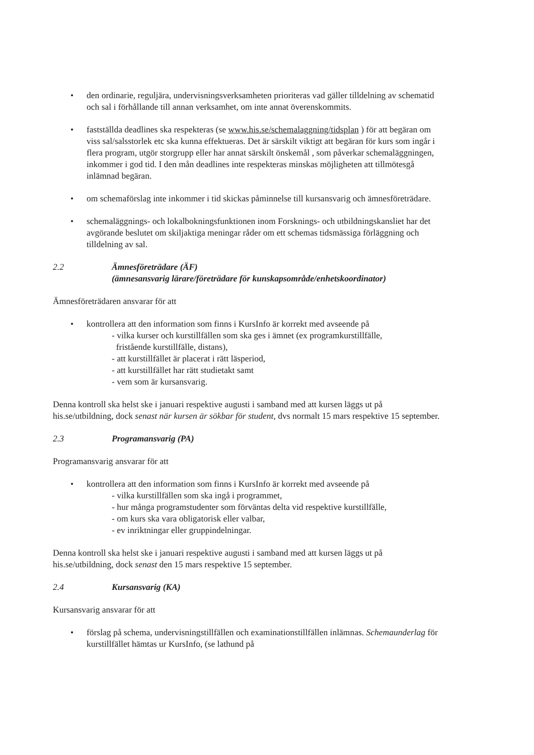• den ordinarie, reguljära, undervisningsverksamheten prioriteras vad gäller tilldelning av schematid och sal i förhållande till annan verksamhet, om inte annat överenskommits.
• fastställda deadlines ska respekteras (se www.his.se/schemalaggning/tidsplan ) för att begäran om viss sal/salsstorlek etc ska kunna effektueras. Det är särskilt viktigt att begäran för kurs som ingår i flera program, utgör storgrupp eller har annat särskilt önskemål , som påverkar schemaläggningen, inkommer i god tid. I den mån deadlines inte respekteras minskas möjligheten att tillmötesgå inlämnad begäran.
• om schemaförslag inte inkommer i tid skickas påminnelse till kursansvarig och ämnesföreträdare.
• schemaläggnings- och lokalbokningsfunktionen inom Forsknings- och utbildningskansliet har det avgörande beslutet om skiljaktiga meningar råder om ett schemas tidsmässiga förläggning och tilldelning av sal.
2.2 Ämnesföreträdare (ÄF)
(ämnesansvarig lärare/företrädare för kunskapsområde/enhetskoordinator)
Ämnesföreträdaren ansvarar för att
• kontrollera att den information som finns i KursInfo är korrekt med avseende på
- vilka kurser och kurstillfällen som ska ges i ämnet (ex programkurstillfälle,
fristående kurstillfälle, distans),
- att kurstillfället är placerat i rätt läsperiod,
- att kurstillfället har rätt studietakt samt
- vem som är kursansvarig.
Denna kontroll ska helst ske i januari respektive augusti i samband med att kursen läggs ut på his.se/utbildning, dock senast när kursen är sökbar för student, dvs normalt 15 mars respektive 15 september.
2.3 Programansvarig (PA)
Programansvarig ansvarar för att
• kontrollera att den information som finns i KursInfo är korrekt med avseende på
- vilka kurstillfällen som ska ingå i programmet,
- hur många programstudenter som förväntas delta vid respektive kurstillfälle,
- om kurs ska vara obligatorisk eller valbar,
- ev inriktningar eller gruppindelningar.
Denna kontroll ska helst ske i januari respektive augusti i samband med att kursen läggs ut på his.se/utbildning, dock senast den 15 mars respektive 15 september.
2.4 Kursansvarig (KA)
Kursansvarig ansvarar för att
• förslag på schema, undervisningstillfällen och examinationstillfällen inlämnas. Schemaunderlag för kurstillfället hämtas ur KursInfo, (se lathund på